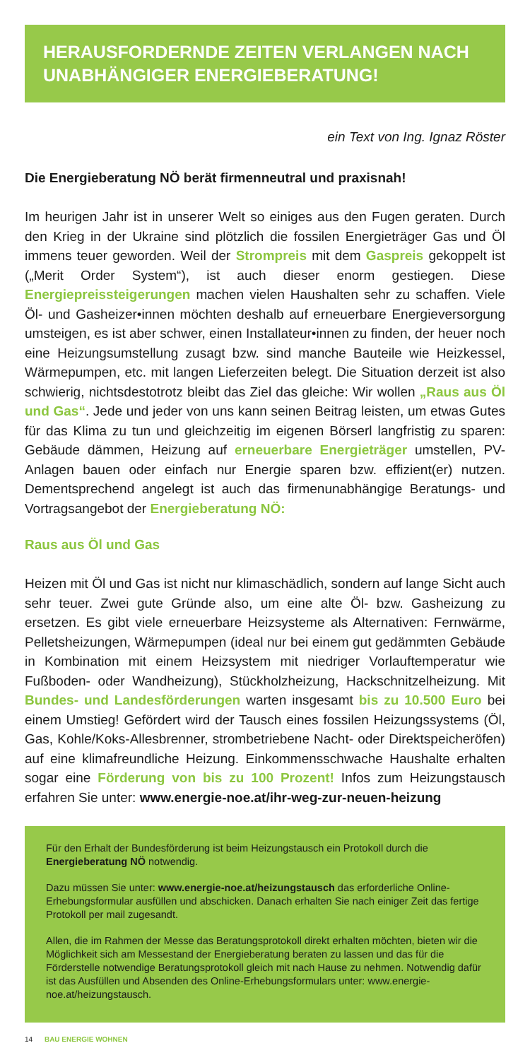HERAUSFORDERNDE ZEITEN VERLANGEN NACH UNABHÄNGIGER ENERGIEBERATUNG!
ein Text von Ing. Ignaz Röster
Die Energieberatung NÖ berät firmenneutral und praxisnah!
Im heurigen Jahr ist in unserer Welt so einiges aus den Fugen geraten. Durch den Krieg in der Ukraine sind plötzlich die fossilen Energieträger Gas und Öl immens teuer geworden. Weil der Strompreis mit dem Gaspreis gekoppelt ist („Merit Order System“), ist auch dieser enorm gestiegen. Diese Energiepreissteigerungen machen vielen Haushalten sehr zu schaffen. Viele Öl- und Gasheizer•innen möchten deshalb auf erneuerbare Energieversorgung umsteigen, es ist aber schwer, einen Installateur•innen zu finden, der heuer noch eine Heizungsumstellung zusagt bzw. sind manche Bauteile wie Heizkessel, Wärmepumpen, etc. mit langen Lieferzeiten belegt. Die Situation derzeit ist also schwierig, nichtsdestotrotz bleibt das Ziel das gleiche: Wir wollen „Raus aus Öl und Gas“. Jede und jeder von uns kann seinen Beitrag leisten, um etwas Gutes für das Klima zu tun und gleichzeitig im eigenen Börserl langfristig zu sparen: Gebäude dämmen, Heizung auf erneuerbare Energieträger umstellen, PV-Anlagen bauen oder einfach nur Energie sparen bzw. effizient(er) nutzen. Dementsprechend angelegt ist auch das firmenunabhängige Beratungs- und Vortragsangebot der Energieberatung NÖ:
Raus aus Öl und Gas
Heizen mit Öl und Gas ist nicht nur klimaschädlich, sondern auf lange Sicht auch sehr teuer. Zwei gute Gründe also, um eine alte Öl- bzw. Gasheizung zu ersetzen. Es gibt viele erneuerbare Heizsysteme als Alternativen: Fernwärme, Pelletsheizungen, Wärmepumpen (ideal nur bei einem gut gedämmten Gebäude in Kombination mit einem Heizsystem mit niedriger Vorlauftemperatur wie Fußboden- oder Wandheizung), Stückholzheizung, Hackschnitzelheizung. Mit Bundes- und Landesförderungen warten insgesamt bis zu 10.500 Euro bei einem Umstieg! Gefördert wird der Tausch eines fossilen Heizungssystems (Öl, Gas, Kohle/Koks-Allesbrenner, strombetriebene Nacht- oder Direktspeicheröfen) auf eine klimafreundliche Heizung. Einkommensschwache Haushalte erhalten sogar eine Förderung von bis zu 100 Prozent! Infos zum Heizungstausch erfahren Sie unter: www.energie-noe.at/ihr-weg-zur-neuen-heizung
Für den Erhalt der Bundesförderung ist beim Heizungstausch ein Protokoll durch die Energieberatung NÖ notwendig.
Dazu müssen Sie unter: www.energie-noe.at/heizungstausch das erforderliche Online-Erhebungsformular ausfüllen und abschicken. Danach erhalten Sie nach einiger Zeit das fertige Protokoll per mail zugesandt.
Allen, die im Rahmen der Messe das Beratungsprotokoll direkt erhalten möchten, bieten wir die Möglichkeit sich am Messestand der Energieberatung beraten zu lassen und das für die Förderstelle notwendige Beratungsprotokoll gleich mit nach Hause zu nehmen. Notwendig dafür ist das Ausfüllen und Absenden des Online-Erhebungsformulars unter: www.energie-noe.at/heizungstausch.
14 BAU ENERGIE WOHNEN